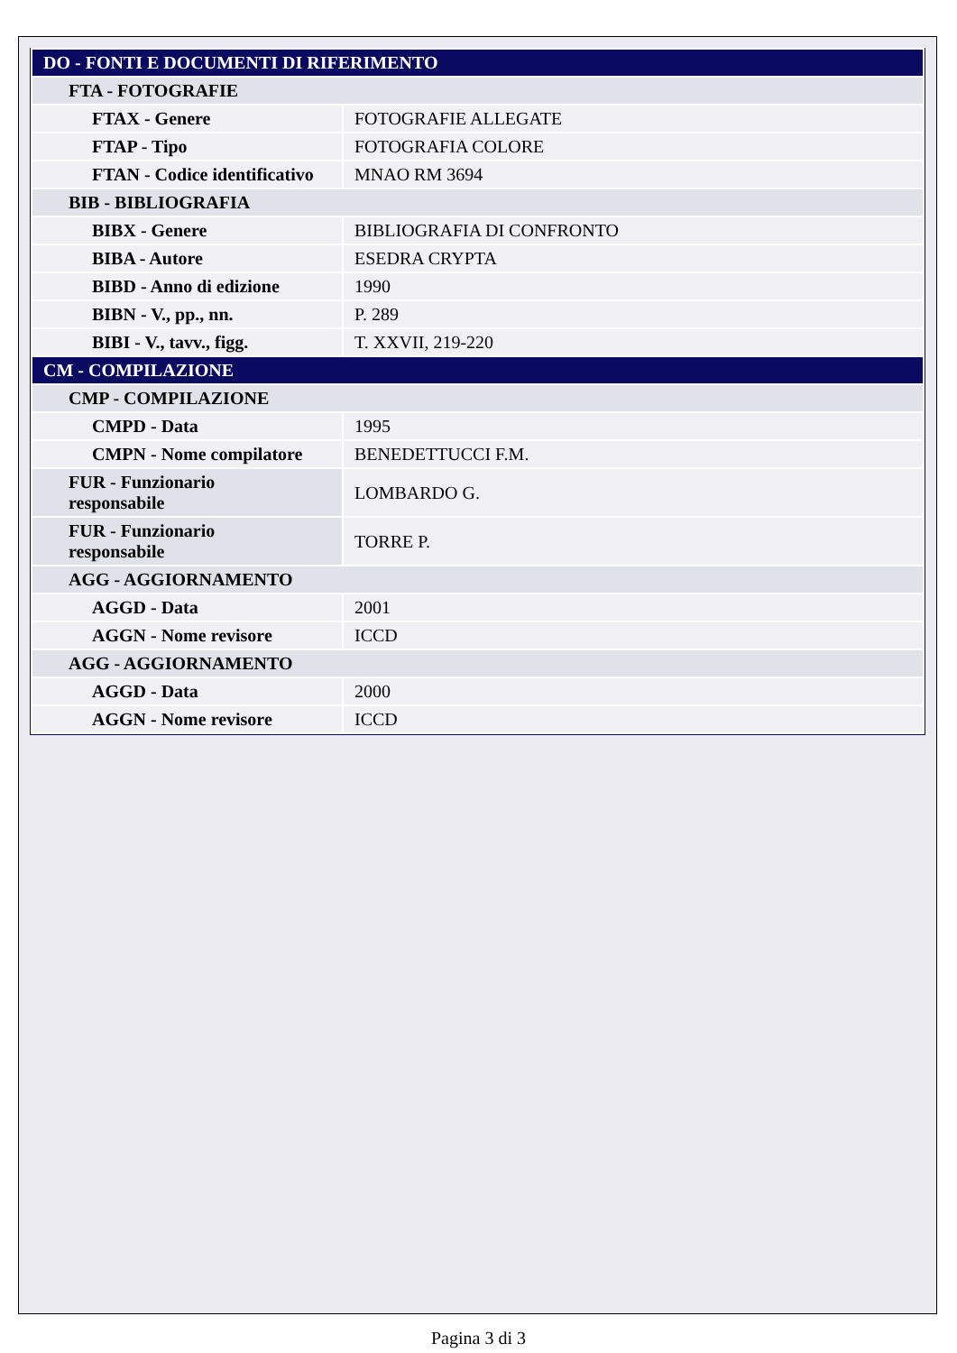| DO - FONTI E DOCUMENTI DI RIFERIMENTO | |
| FTA - FOTOGRAFIE | |
| FTAX - Genere | FOTOGRAFIE ALLEGATE |
| FTAP - Tipo | FOTOGRAFIA COLORE |
| FTAN - Codice identificativo | MNAO RM 3694 |
| BIB - BIBLIOGRAFIA | |
| BIBX - Genere | BIBLIOGRAFIA DI CONFRONTO |
| BIBA - Autore | ESEDRA CRYPTA |
| BIBD - Anno di edizione | 1990 |
| BIBN - V., pp., nn. | P. 289 |
| BIBI - V., tavv., figg. | T. XXVII, 219-220 |
| CM - COMPILAZIONE | |
| CMP - COMPILAZIONE | |
| CMPD - Data | 1995 |
| CMPN - Nome compilatore | BENEDETTUCCI F.M. |
| FUR - Funzionario responsabile | LOMBARDO G. |
| FUR - Funzionario responsabile | TORRE P. |
| AGG - AGGIORNAMENTO | |
| AGGD - Data | 2001 |
| AGGN - Nome revisore | ICCD |
| AGG - AGGIORNAMENTO | |
| AGGD - Data | 2000 |
| AGGN - Nome revisore | ICCD |
Pagina 3 di 3